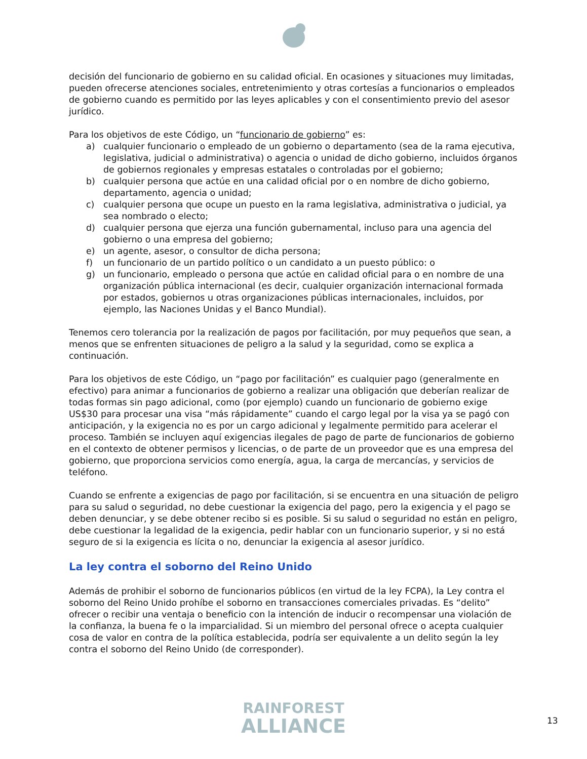decisión del funcionario de gobierno en su calidad oficial. En ocasiones y situaciones muy limitadas, pueden ofrecerse atenciones sociales, entretenimiento y otras cortesías a funcionarios o empleados de gobierno cuando es permitido por las leyes aplicables y con el consentimiento previo del asesor jurídico.
Para los objetivos de este Código, un “funcionario de gobierno” es:
a) cualquier funcionario o empleado de un gobierno o departamento (sea de la rama ejecutiva, legislativa, judicial o administrativa) o agencia o unidad de dicho gobierno, incluidos órganos de gobiernos regionales y empresas estatales o controladas por el gobierno;
b) cualquier persona que actúe en una calidad oficial por o en nombre de dicho gobierno, departamento, agencia o unidad;
c) cualquier persona que ocupe un puesto en la rama legislativa, administrativa o judicial, ya sea nombrado o electo;
d) cualquier persona que ejerza una función gubernamental, incluso para una agencia del gobierno o una empresa del gobierno;
e) un agente, asesor, o consultor de dicha persona;
f) un funcionario de un partido político o un candidato a un puesto público: o
g) un funcionario, empleado o persona que actúe en calidad oficial para o en nombre de una organización pública internacional (es decir, cualquier organización internacional formada por estados, gobiernos u otras organizaciones públicas internacionales, incluidos, por ejemplo, las Naciones Unidas y el Banco Mundial).
Tenemos cero tolerancia por la realización de pagos por facilitación, por muy pequeños que sean, a menos que se enfrenten situaciones de peligro a la salud y la seguridad, como se explica a continuación.
Para los objetivos de este Código, un “pago por facilitación” es cualquier pago (generalmente en efectivo) para animar a funcionarios de gobierno a realizar una obligación que deberían realizar de todas formas sin pago adicional, como (por ejemplo) cuando un funcionario de gobierno exige US$30 para procesar una visa “más rápidamente” cuando el cargo legal por la visa ya se pagó con anticipación, y la exigencia no es por un cargo adicional y legalmente permitido para acelerar el proceso. También se incluyen aquí exigencias ilegales de pago de parte de funcionarios de gobierno en el contexto de obtener permisos y licencias, o de parte de un proveedor que es una empresa del gobierno, que proporciona servicios como energía, agua, la carga de mercancías, y servicios de teléfono.
Cuando se enfrente a exigencias de pago por facilitación, si se encuentra en una situación de peligro para su salud o seguridad, no debe cuestionar la exigencia del pago, pero la exigencia y el pago se deben denunciar, y se debe obtener recibo si es posible. Si su salud o seguridad no están en peligro, debe cuestionar la legalidad de la exigencia, pedir hablar con un funcionario superior, y si no está seguro de si la exigencia es lícita o no, denunciar la exigencia al asesor jurídico.
La ley contra el soborno del Reino Unido
Además de prohibir el soborno de funcionarios públicos (en virtud de la ley FCPA), la Ley contra el soborno del Reino Unido prohíbe el soborno en transacciones comerciales privadas. Es “delito” ofrecer o recibir una ventaja o beneficio con la intención de inducir o recompensar una violación de la confianza, la buena fe o la imparcialidad. Si un miembro del personal ofrece o acepta cualquier cosa de valor en contra de la política establecida, podría ser equivalente a un delito según la ley contra el soborno del Reino Unido (de corresponder).
RAINFOREST
ALLIANCE
13